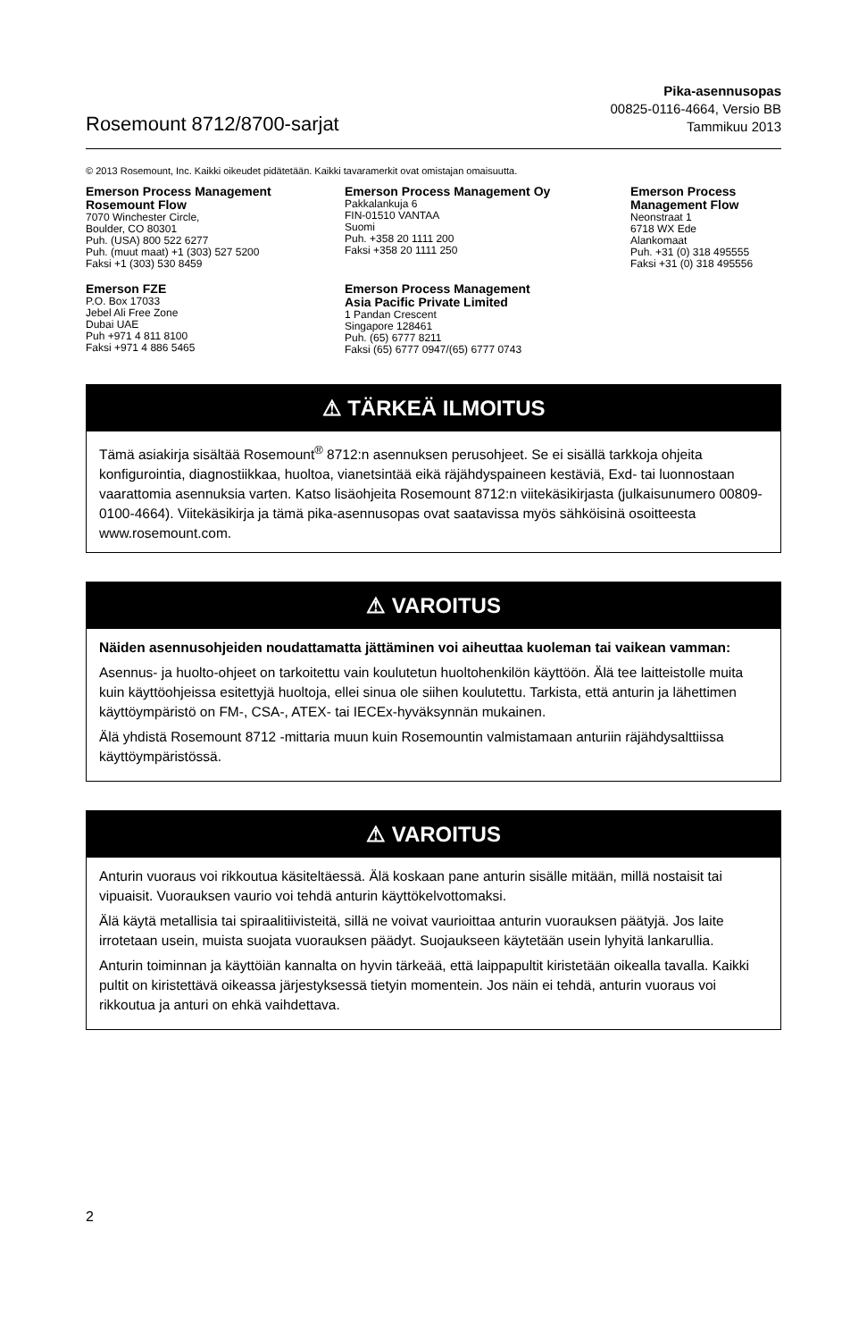Rosemount 8712/8700-sarjat
Pika-asennusopas
00825-0116-4664, Versio BB
Tammikuu 2013
© 2013 Rosemount, Inc. Kaikki oikeudet pidätetään. Kaikki tavaramerkit ovat omistajan omaisuutta.
Emerson Process Management
Rosemount Flow
7070 Winchester Circle,
Boulder, CO 80301
Puh. (USA) 800 522 6277
Puh. (muut maat) +1 (303) 527 5200
Faksi +1 (303) 530 8459
Emerson Process Management Oy
Pakkalankuja 6
FIN-01510 VANTAA
Suomi
Puh. +358 20 1111 200
Faksi +358 20 1111 250
Emerson Process
Management Flow
Neonstraat 1
6718 WX Ede
Alankomaat
Puh. +31 (0) 318 495555
Faksi +31 (0) 318 495556
Emerson FZE
P.O. Box 17033
Jebel Ali Free Zone
Dubai UAE
Puh +971 4 811 8100
Faksi +971 4 886 5465
Emerson Process Management
Asia Pacific Private Limited
1 Pandan Crescent
Singapore 128461
Puh. (65) 6777 8211
Faksi (65) 6777 0947/(65) 6777 0743
⚠ TÄRKEÄ ILMOITUS
Tämä asiakirja sisältää Rosemount<sup>®</sup> 8712:n asennuksen perusohjeet. Se ei sisällä tarkkoja ohjeita konfigurointia, diagnostiikkaa, huoltoa, vianetsintää eikä räjähdyspaineen kestäviä, Exd- tai luonnostaan vaarattomia asennuksia varten. Katso lisäohjeita Rosemount 8712:n viitekäsikirjasta (julkaisunumero 00809-0100-4664). Viitekäsikirja ja tämä pika-asennusopas ovat saatavissa myös sähköisinä osoitteesta www.rosemount.com.
⚠ VAROITUS
Näiden asennusohjeiden noudattamatta jättäminen voi aiheuttaa kuoleman tai vaikean vamman:
Asennus- ja huolto-ohjeet on tarkoitettu vain koulutetun huoltohenkilön käyttöön. Älä tee laitteistolle muita kuin käyttöohjeissa esitettyjä huoltoja, ellei sinua ole siihen koulutettu. Tarkista, että anturin ja lähettimen käyttöympäristö on FM-, CSA-, ATEX- tai IECEx-hyväksynnän mukainen.
Älä yhdistä Rosemount 8712 -mittaria muun kuin Rosemountin valmistamaan anturiin räjähdysalttiissa käyttöympäristössä.
⚠ VAROITUS
Anturin vuoraus voi rikkoutua käsiteltäessä. Älä koskaan pane anturin sisälle mitään, millä nostaisit tai vipuaisit. Vuorauksen vaurio voi tehdä anturin käyttökelvottomaksi.
Älä käytä metallisia tai spiraalitiivisteitä, sillä ne voivat vaurioittaa anturin vuorauksen päätyjä. Jos laite irrotetaan usein, muista suojata vuorauksen päädyt. Suojaukseen käytetään usein lyhyitä lankarullia.
Anturin toiminnan ja käyttöiän kannalta on hyvin tärkeää, että laippapultit kiristetään oikealla tavalla. Kaikki pultit on kiristettävä oikeassa järjestyksessä tietyin momentein. Jos näin ei tehdä, anturin vuoraus voi rikkoutua ja anturi on ehkä vaihdettava.
2